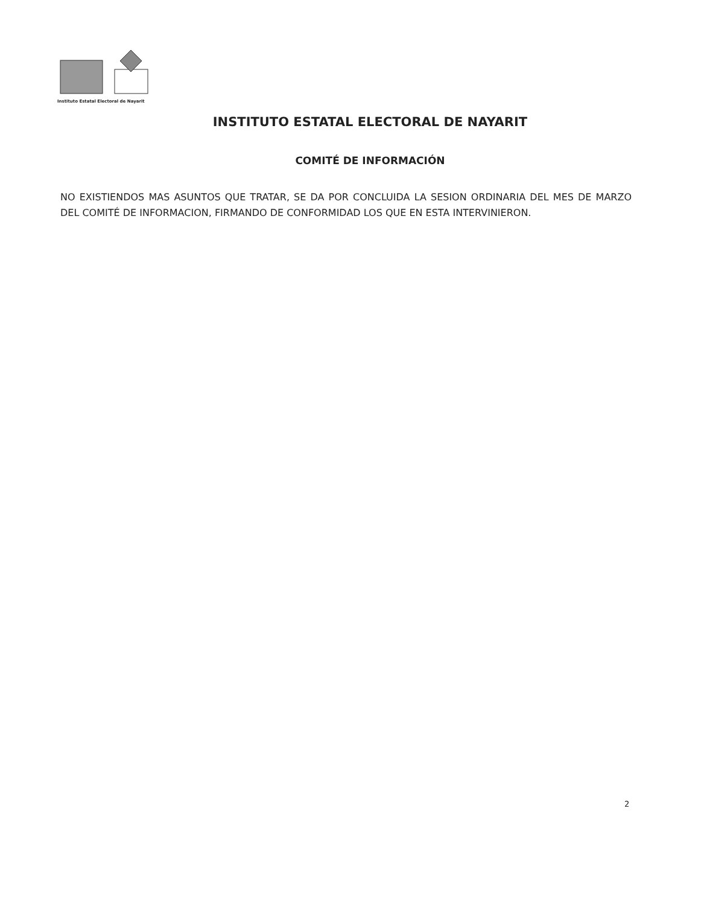Instituto Estatal Electoral de Nayarit
INSTITUTO ESTATAL ELECTORAL DE NAYARIT
COMITÉ DE INFORMACIÓN
NO EXISTIENDOS MAS ASUNTOS QUE TRATAR, SE DA POR CONCLUIDA LA SESION ORDINARIA DEL MES DE MARZO DEL COMITÉ DE INFORMACION, FIRMANDO DE CONFORMIDAD LOS QUE EN ESTA INTERVINIERON.
2